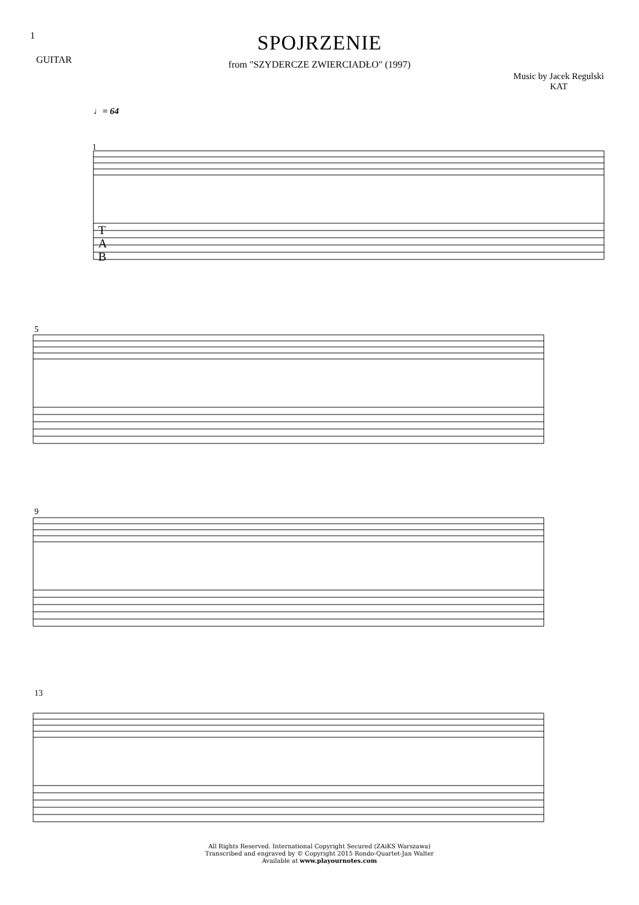1
GUITAR
SPOJRZENIE
from "SZYDERCZE ZWIERCIADŁO" (1997)
Music by Jacek Regulski
KAT
♩= 64
1
5
9
13
T
A
B
All Rights Reserved. International Copyright Secured (ZAiKS Warszawa)
Transcribed and engraved by © Copyright 2015 Rondo-Quartet-Jan Walter
Available at www.playournotes.com